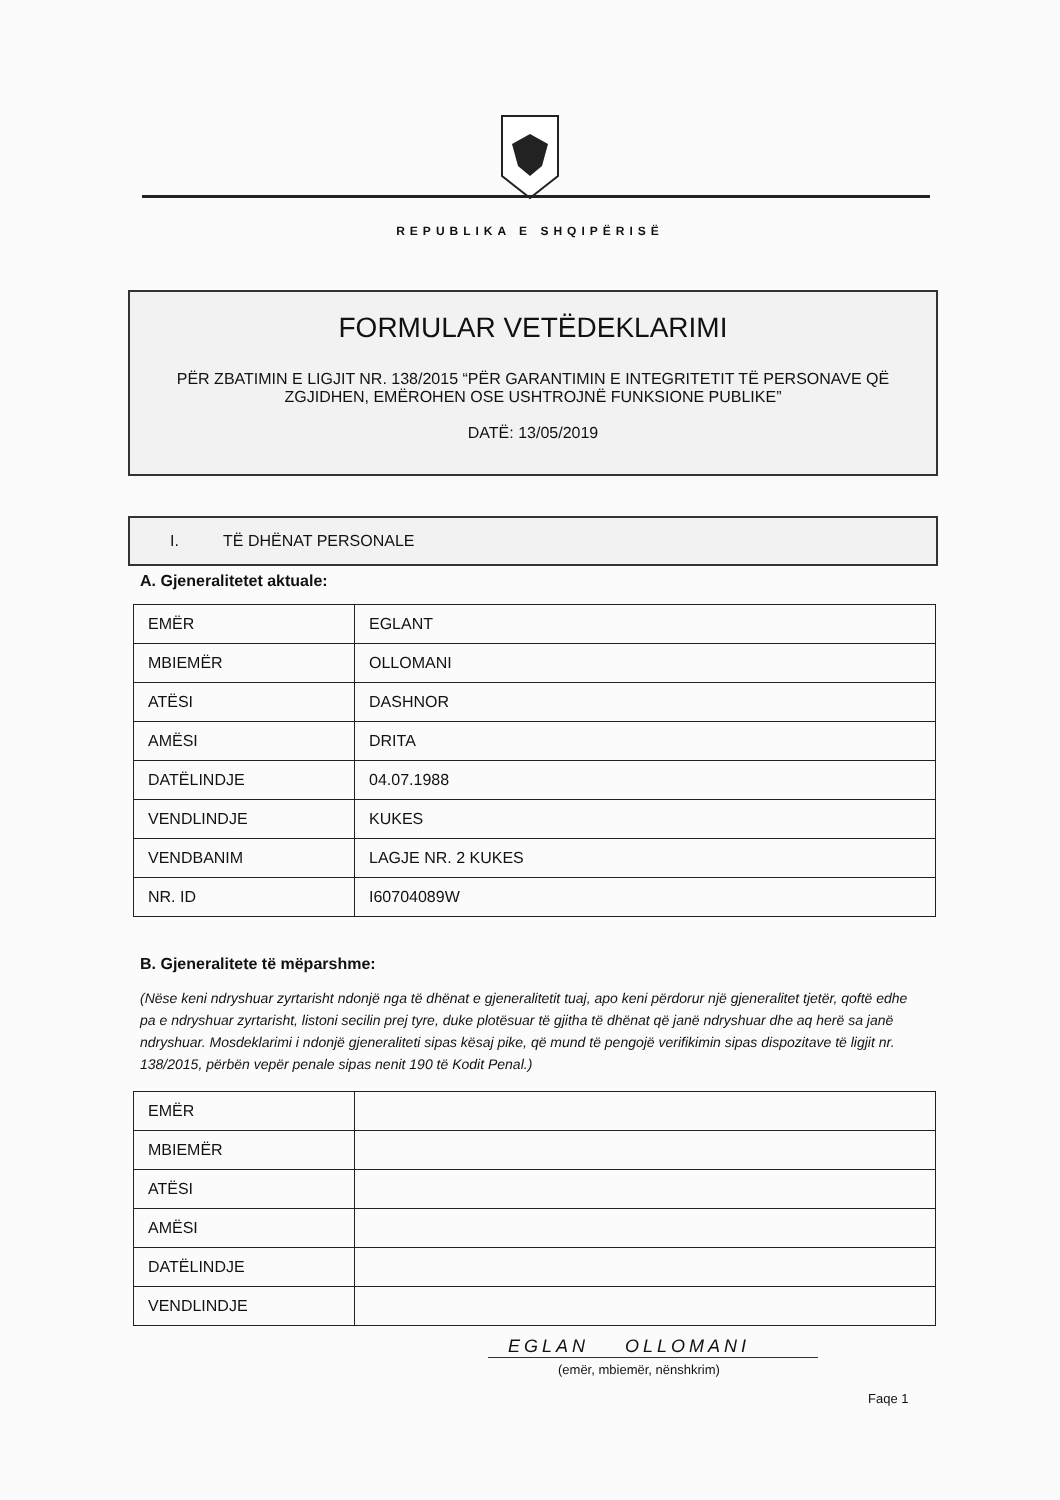REPUBLIKA E SHQIPËRISË
FORMULAR VETËDEKLARIMI
PËR ZBATIMIN E LIGJIT NR. 138/2015 “PËR GARANTIMIN E INTEGRITETIT TË PERSONAVE QË ZGJIDHEN, EMËROHEN OSE USHTROJNË FUNKSIONE PUBLIKE”
DATË: 13/05/2019
I. TË DHËNAT PERSONALE
A. Gjeneralitetet aktuale:
| EMËR | EGLANT |
| MBIEMËR | OLLOMANI |
| ATËSI | DASHNOR |
| AMËSI | DRITA |
| DATËLINDJE | 04.07.1988 |
| VENDLINDJE | KUKES |
| VENDBANIM | LAGJE NR. 2 KUKES |
| NR. ID | I60704089W |
B. Gjeneralitete të mëparshme:
(Nëse keni ndryshuar zyrtarisht ndonjë nga të dhënat e gjeneralitetit tuaj, apo keni përdorur një gjeneralitet tjetër, qoftë edhe pa e ndryshuar zyrtarisht, listoni secilin prej tyre, duke plotësuar të gjitha të dhënat që janë ndryshuar dhe aq herë sa janë ndryshuar. Mosdeklarimi i ndonjë gjeneraliteti sipas kësaj pike, që mund të pengojë verifikimin sipas dispozitave të ligjit nr. 138/2015, përbën vepër penale sipas nenit 190 të Kodit Penal.)
| EMËR | |
| MBIEMËR | |
| ATËSI | |
| AMËSI | |
| DATËLINDJE | |
| VENDLINDJE | |
EGLAN OLLOMANI
(emër, mbiemër, nënshkrim)
Faqe 1